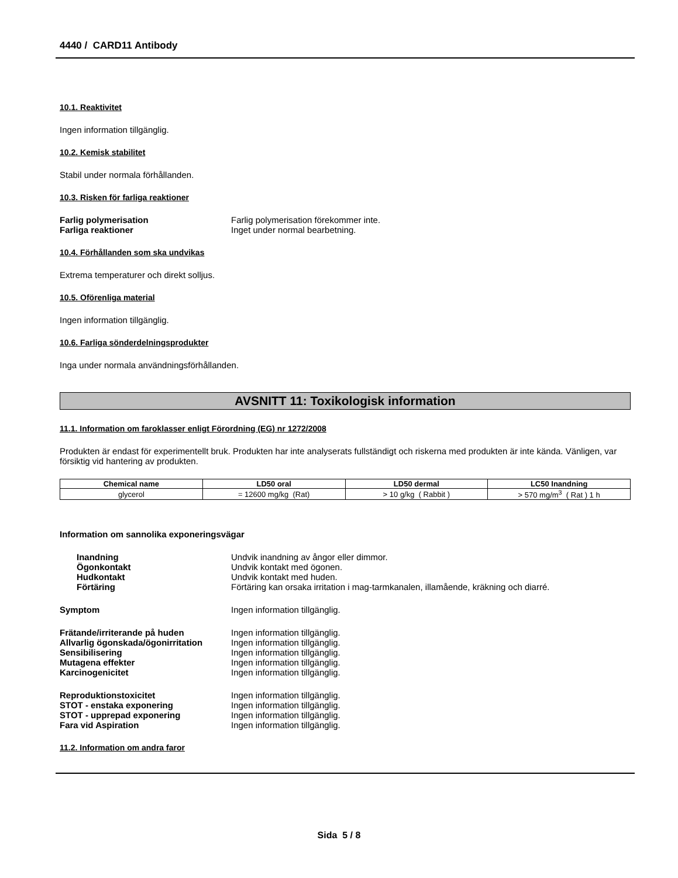4440 / CARD11 Antibody
10.1. Reaktivitet
Ingen information tillgänglig.
10.2. Kemisk stabilitet
Stabil under normala förhållanden.
10.3. Risken för farliga reaktioner
Farlig polymerisation Farlig polymerisation förekommer inte. Farliga reaktioner Inget under normal bearbetning.
10.4. Förhållanden som ska undvikas
Extrema temperaturer och direkt solljus.
10.5. Oförenliga material
Ingen information tillgänglig.
10.6. Farliga sönderdelningsprodukter
Inga under normala användningsförhållanden.
AVSNITT 11: Toxikologisk information
11.1. Information om faroklasser enligt Förordning (EG) nr 1272/2008
Produkten är endast för experimentellt bruk. Produkten har inte analyserats fullständigt och riskerna med produkten är inte kända. Vänligen, var försiktig vid hantering av produkten.
| Chemical name | LD50 oral | LD50 dermal | LC50 Inandning |
| --- | --- | --- | --- |
| glycerol | = 12600 mg/kg (Rat) | > 10 g/kg ( Rabbit ) | > 570 mg/m<sup>3</sup> ( Rat ) 1 h |
Information om sannolika exponeringsvägar
Inandning Undvik inandning av ångor eller dimmor. Ögonkontakt Undvik kontakt med ögonen. Hudkontakt Undvik kontakt med huden. Förtäring Förtäring kan orsaka irritation i mag-tarmkanalen, illamående, kräkning och diarré.
Symptom Ingen information tillgänglig.
Frätande/irriterande på huden Ingen information tillgänglig. Allvarlig ögonskada/ögonirritation Ingen information tillgänglig. Sensibilisering Ingen information tillgänglig. Mutagena effekter Ingen information tillgänglig. Karcinogenicitet Ingen information tillgänglig.
Reproduktionstoxicitet Ingen information tillgänglig. STOT - enstaka exponering Ingen information tillgänglig. STOT - upprepad exponering Ingen information tillgänglig. Fara vid Aspiration Ingen information tillgänglig.
11.2. Information om andra faror
Sida 5 / 8